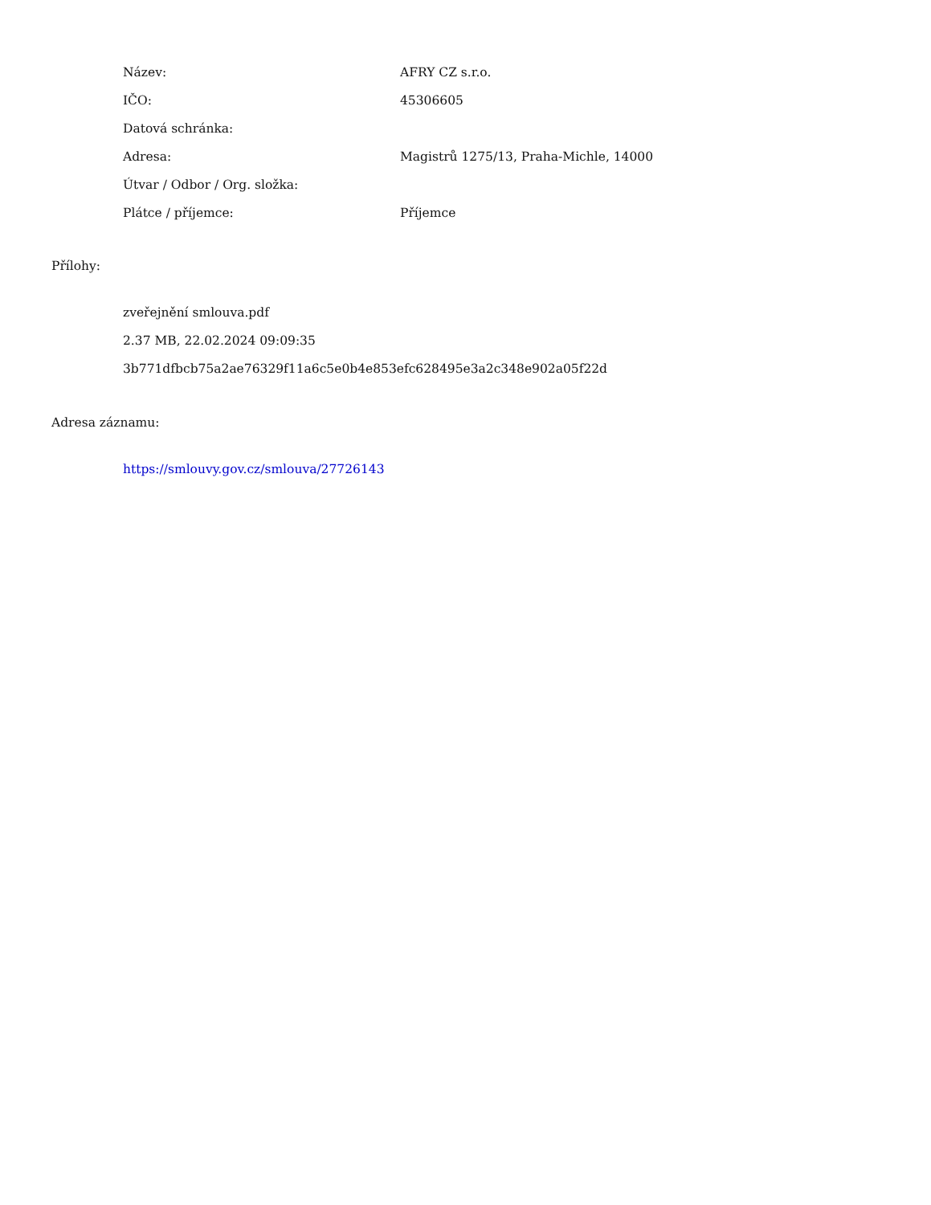| Název: | AFRY CZ s.r.o. |
| IČO: | 45306605 |
| Datová schránka: | |
| Adresa: | Magistrů 1275/13, Praha-Michle, 14000 |
| Útvar / Odbor / Org. složka: | |
| Plátce / příjemce: | Příjemce |
Přílohy:
zveřejnění smlouva.pdf
2.37 MB, 22.02.2024 09:09:35
3b771dfbcb75a2ae76329f11a6c5e0b4e853efc628495e3a2c348e902a05f22d
Adresa záznamu:
https://smlouvy.gov.cz/smlouva/27726143